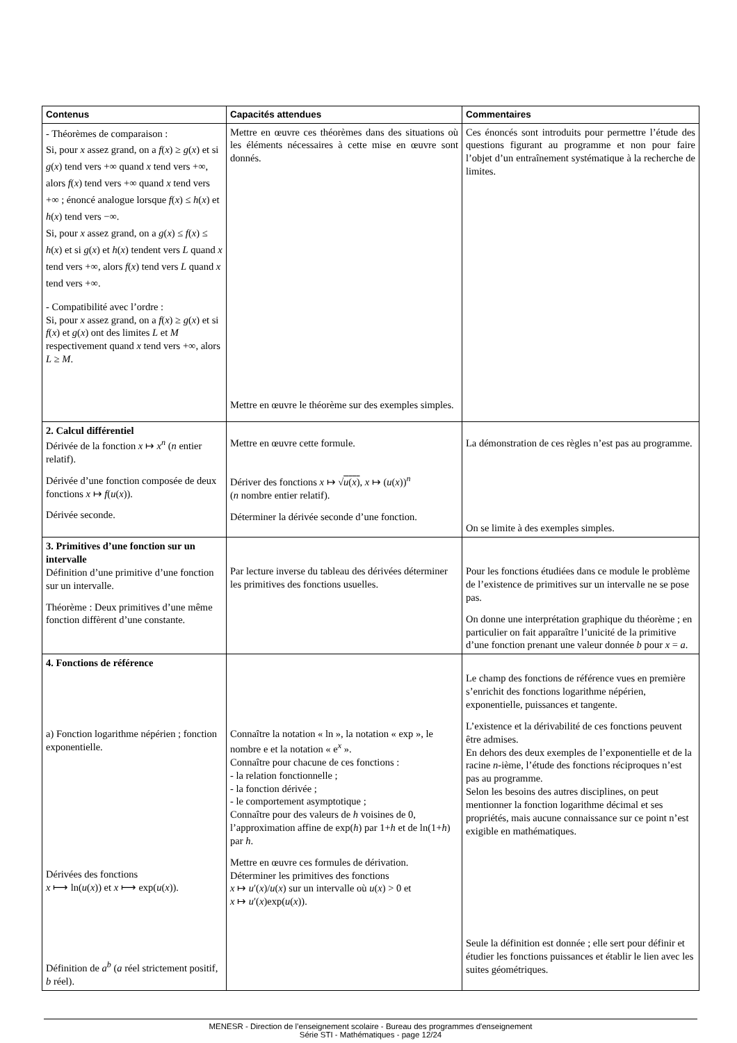| Contenus | Capacités attendues | Commentaires |
| --- | --- | --- |
| - Théorèmes de comparaison : Si, pour x assez grand, on a f ( x ) ≥ g ( x ) et si g ( x ) tend vers +∞ quand x tend vers +∞, alors f ( x ) tend vers +∞ quand x tend vers +∞ ; énoncé analogue lorsque f ( x ) ≤ h ( x ) et h ( x ) tend vers −∞. Si, pour x assez grand, on a g ( x ) ≤ f ( x ) ≤ h ( x ) et si g ( x ) et h ( x ) tendent vers L quand x tend vers +∞, alors f ( x ) tend vers L quand x tend vers +∞. - Compatibilité avec l’ordre : Si, pour x assez grand, on a f ( x ) ≥ g ( x ) et si f ( x ) et g ( x ) ont des limites L et M respectivement quand x tend vers +∞, alors L ≥ M . | Mettre en œuvre ces théorèmes dans des situations où les éléments nécessaires à cette mise en œuvre sont donnés. Mettre en œuvre le théorème sur des exemples simples. | Ces énoncés sont introduits pour permettre l’étude des questions figurant au programme et non pour faire l’objet d’un entraînement systématique à la recherche de limites. |
| 2. Calcul différentiel Dérivée de la fonction x ↦ x<sup>n</sup> ( n entier relatif). Dérivée d’une fonction composée de deux fonctions x ↦ f ( u ( x )). Dérivée seconde. | Mettre en œuvre cette formule. Dériver des fonctions x ↦ √ u ( x ) , x ↦ ( u ( x ))<sup>n</sup> ( n nombre entier relatif). Déterminer la dérivée seconde d’une fonction. | La démonstration de ces règles n’est pas au programme. On se limite à des exemples simples. |
| 3. Primitives d’une fonction sur un intervalle Définition d’une primitive d’une fonction sur un intervalle. Théorème : Deux primitives d’une même fonction diffèrent d’une constante. | Par lecture inverse du tableau des dérivées déterminer les primitives des fonctions usuelles. | Pour les fonctions étudiées dans ce module le problème de l’existence de primitives sur un intervalle ne se pose pas. On donne une interprétation graphique du théorème ; en particulier on fait apparaître l’unicité de la primitive d’une fonction prenant une valeur donnée b pour x = a . |
| 4. Fonctions de référence a) Fonction logarithme népérien ; fonction exponentielle. Dérivées des fonctions x ⟼ ln( u ( x )) et x ⟼ exp( u ( x )). Définition de a<sup>b</sup> ( a réel strictement positif, b réel). | Connaître la notation « ln », la notation « exp », le nombre e et la notation « e<sup>x</sup> ». Connaître pour chacune de ces fonctions : - la relation fonctionnelle ; - la fonction dérivée ; - le comportement asymptotique ; Connaître pour des valeurs de h voisines de 0, l’approximation affine de exp( h ) par 1+ h et de ln(1+ h ) par h . Mettre en œuvre ces formules de dérivation. Déterminer les primitives des fonctions x ↦ u ′( x )/ u ( x ) sur un intervalle où u ( x ) > 0 et x ↦ u ′( x )exp( u ( x )). | Le champ des fonctions de référence vues en première s’enrichit des fonctions logarithme népérien, exponentielle, puissances et tangente. L’existence et la dérivabilité de ces fonctions peuvent être admises. En dehors des deux exemples de l’exponentielle et de la racine n -ième, l’étude des fonctions réciproques n’est pas au programme. Selon les besoins des autres disciplines, on peut mentionner la fonction logarithme décimal et ses propriétés, mais aucune connaissance sur ce point n’est exigible en mathématiques. Seule la définition est donnée ; elle sert pour définir et étudier les fonctions puissances et établir le lien avec les suites géométriques. |
MENESR - Direction de l’enseignement scolaire - Bureau des programmes d'enseignement
Série STI - Mathématiques - page 12/24